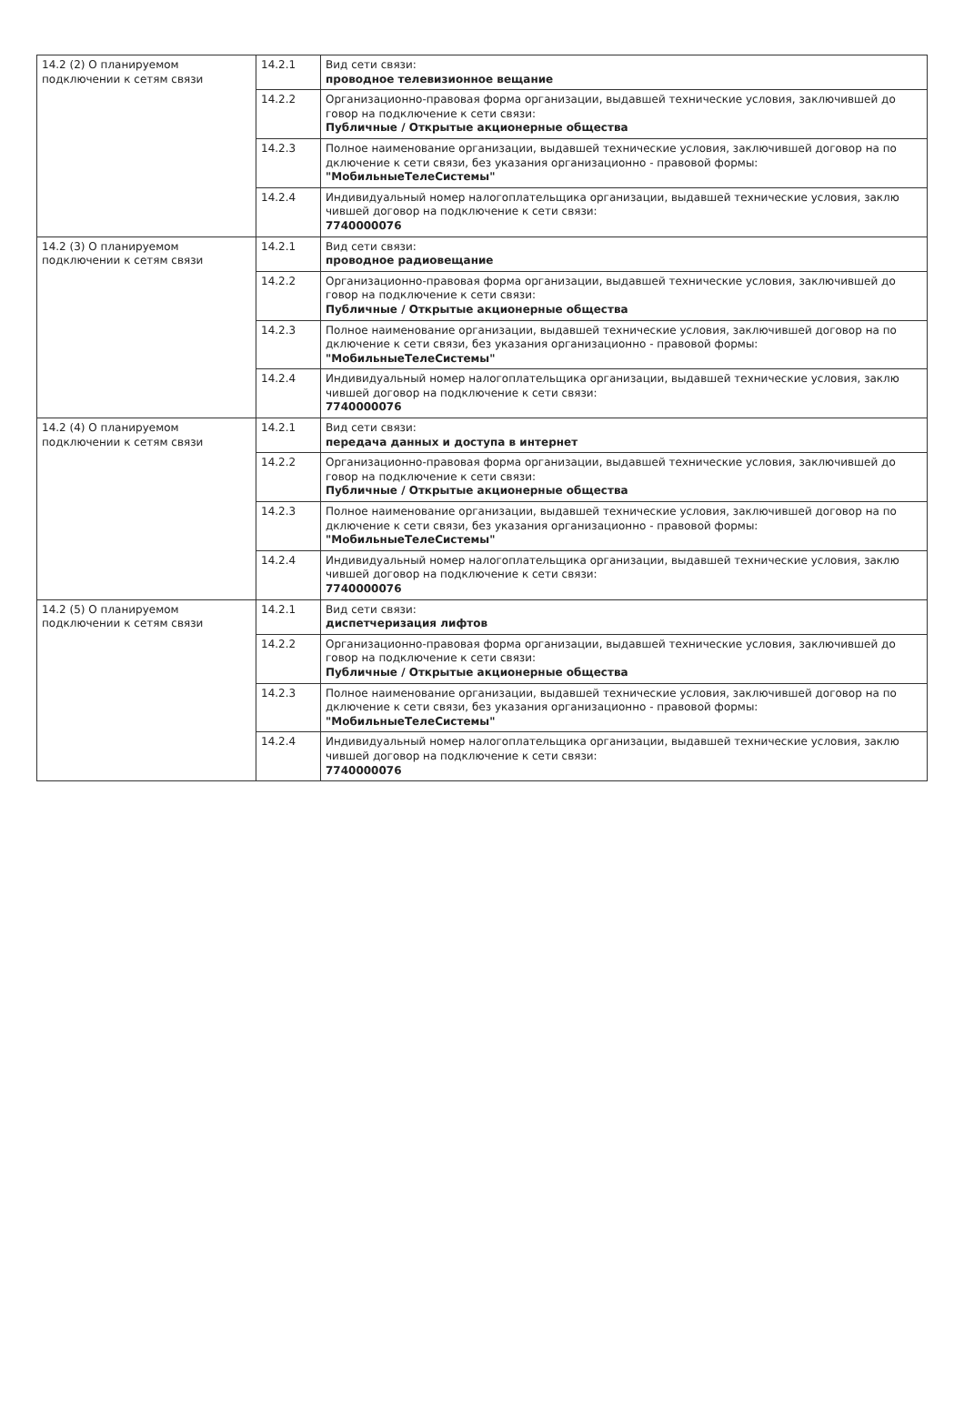| 14.2 (2) О планируемом подключении к сетям связи | 14.2.1 | Вид сети связи: проводное телевизионное вещание |
| | 14.2.2 | Организационно-правовая форма организации, выдавшей технические условия, заключившей до говор на подключение к сети связи: Публичные / Открытые акционерные общества |
| | 14.2.3 | Полное наименование организации, выдавшей технические условия, заключившей договор на по дключение к сети связи, без указания организационно - правовой формы: "МобильныеТелеСистемы" |
| | 14.2.4 | Индивидуальный номер налогоплательщика организации, выдавшей технические условия, заклю чившей договор на подключение к сети связи: 7740000076 |
| 14.2 (3) О планируемом подключении к сетям связи | 14.2.1 | Вид сети связи: проводное радиовещание |
| | 14.2.2 | Организационно-правовая форма организации, выдавшей технические условия, заключившей до говор на подключение к сети связи: Публичные / Открытые акционерные общества |
| | 14.2.3 | Полное наименование организации, выдавшей технические условия, заключившей договор на по дключение к сети связи, без указания организационно - правовой формы: "МобильныеТелеСистемы" |
| | 14.2.4 | Индивидуальный номер налогоплательщика организации, выдавшей технические условия, заклю чившей договор на подключение к сети связи: 7740000076 |
| 14.2 (4) О планируемом подключении к сетям связи | 14.2.1 | Вид сети связи: передача данных и доступа в интернет |
| | 14.2.2 | Организационно-правовая форма организации, выдавшей технические условия, заключившей до говор на подключение к сети связи: Публичные / Открытые акционерные общества |
| | 14.2.3 | Полное наименование организации, выдавшей технические условия, заключившей договор на по дключение к сети связи, без указания организационно - правовой формы: "МобильныеТелеСистемы" |
| | 14.2.4 | Индивидуальный номер налогоплательщика организации, выдавшей технические условия, заклю чившей договор на подключение к сети связи: 7740000076 |
| 14.2 (5) О планируемом подключении к сетям связи | 14.2.1 | Вид сети связи: диспетчеризация лифтов |
| | 14.2.2 | Организационно-правовая форма организации, выдавшей технические условия, заключившей до говор на подключение к сети связи: Публичные / Открытые акционерные общества |
| | 14.2.3 | Полное наименование организации, выдавшей технические условия, заключившей договор на по дключение к сети связи, без указания организационно - правовой формы: "МобильныеТелеСистемы" |
| | 14.2.4 | Индивидуальный номер налогоплательщика организации, выдавшей технические условия, заклю чившей договор на подключение к сети связи: 7740000076 |